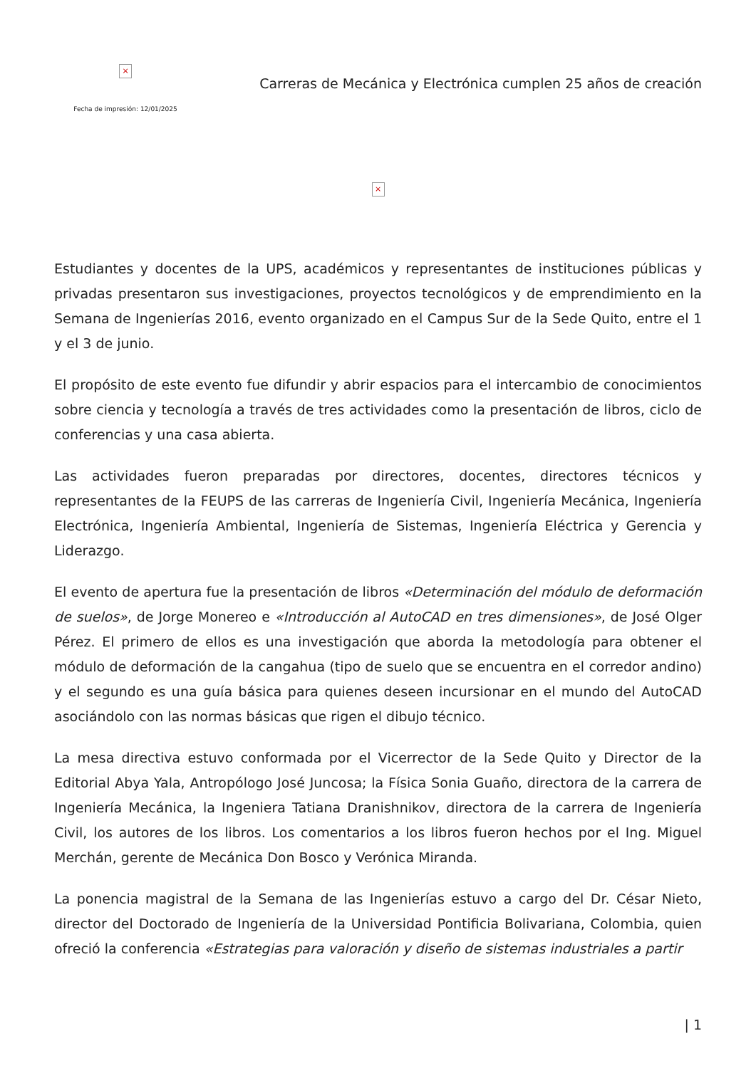×
Fecha de impresión: 12/01/2025
Carreras de Mecánica y Electrónica cumplen 25 años de creación
×
Estudiantes y docentes de la UPS, académicos y representantes de instituciones públicas y privadas presentaron sus investigaciones, proyectos tecnológicos y de emprendimiento en la Semana de Ingenierías 2016, evento organizado en el Campus Sur de la Sede Quito, entre el 1 y el 3 de junio.
El propósito de este evento fue difundir y abrir espacios para el intercambio de conocimientos sobre ciencia y tecnología a través de tres actividades como la presentación de libros, ciclo de conferencias y una casa abierta.
Las actividades fueron preparadas por directores, docentes, directores técnicos y representantes de la FEUPS de las carreras de Ingeniería Civil, Ingeniería Mecánica, Ingeniería Electrónica, Ingeniería Ambiental, Ingeniería de Sistemas, Ingeniería Eléctrica y Gerencia y Liderazgo.
El evento de apertura fue la presentación de libros «Determinación del módulo de deformación de suelos», de Jorge Monereo e «Introducción al AutoCAD en tres dimensiones», de José Olger Pérez. El primero de ellos es una investigación que aborda la metodología para obtener el módulo de deformación de la cangahua (tipo de suelo que se encuentra en el corredor andino) y el segundo es una guía básica para quienes deseen incursionar en el mundo del AutoCAD asociándolo con las normas básicas que rigen el dibujo técnico.
La mesa directiva estuvo conformada por el Vicerrector de la Sede Quito y Director de la Editorial Abya Yala, Antropólogo José Juncosa; la Física Sonia Guaño, directora de la carrera de Ingeniería Mecánica, la Ingeniera Tatiana Dranishnikov, directora de la carrera de Ingeniería Civil, los autores de los libros. Los comentarios a los libros fueron hechos por el Ing. Miguel Merchán, gerente de Mecánica Don Bosco y Verónica Miranda.
La ponencia magistral de la Semana de las Ingenierías estuvo a cargo del Dr. César Nieto, director del Doctorado de Ingeniería de la Universidad Pontificia Bolivariana, Colombia, quien ofreció la conferencia «Estrategias para valoración y diseño de sistemas industriales a partir
| 1